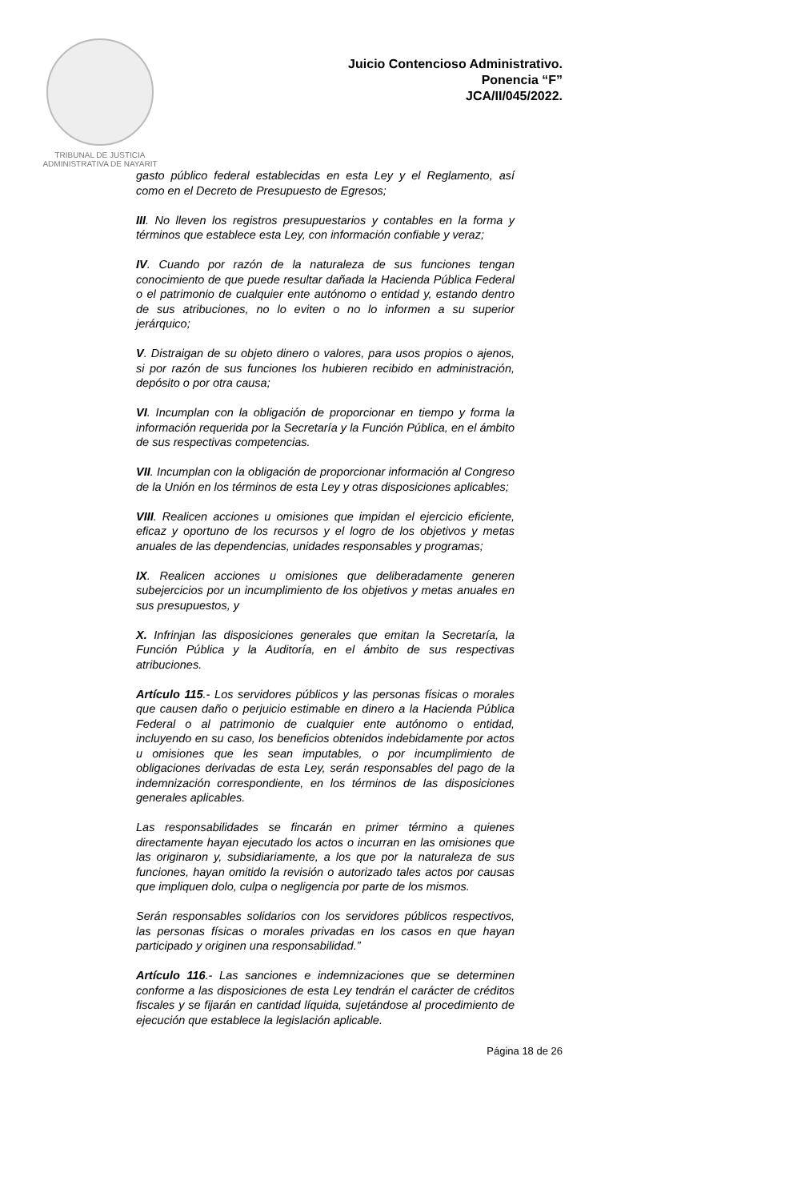TRIBUNAL DE JUSTICIA
ADMINISTRATIVA DE NAYARIT
Juicio Contencioso Administrativo.
Ponencia “F”
JCA/II/045/2022.
gasto público federal establecidas en esta Ley y el Reglamento, así como en el Decreto de Presupuesto de Egresos;
III. No lleven los registros presupuestarios y contables en la forma y términos que establece esta Ley, con información confiable y veraz;
IV. Cuando por razón de la naturaleza de sus funciones tengan conocimiento de que puede resultar dañada la Hacienda Pública Federal o el patrimonio de cualquier ente autónomo o entidad y, estando dentro de sus atribuciones, no lo eviten o no lo informen a su superior jerárquico;
V. Distraigan de su objeto dinero o valores, para usos propios o ajenos, si por razón de sus funciones los hubieren recibido en administración, depósito o por otra causa;
VI. Incumplan con la obligación de proporcionar en tiempo y forma la información requerida por la Secretaría y la Función Pública, en el ámbito de sus respectivas competencias.
VII. Incumplan con la obligación de proporcionar información al Congreso de la Unión en los términos de esta Ley y otras disposiciones aplicables;
VIII. Realicen acciones u omisiones que impidan el ejercicio eficiente, eficaz y oportuno de los recursos y el logro de los objetivos y metas anuales de las dependencias, unidades responsables y programas;
IX. Realicen acciones u omisiones que deliberadamente generen subejercicios por un incumplimiento de los objetivos y metas anuales en sus presupuestos, y
X. Infrinjan las disposiciones generales que emitan la Secretaría, la Función Pública y la Auditoría, en el ámbito de sus respectivas atribuciones.
Artículo 115.- Los servidores públicos y las personas físicas o morales que causen daño o perjuicio estimable en dinero a la Hacienda Pública Federal o al patrimonio de cualquier ente autónomo o entidad, incluyendo en su caso, los beneficios obtenidos indebidamente por actos u omisiones que les sean imputables, o por incumplimiento de obligaciones derivadas de esta Ley, serán responsables del pago de la indemnización correspondiente, en los términos de las disposiciones generales aplicables.
Las responsabilidades se fincarán en primer término a quienes directamente hayan ejecutado los actos o incurran en las omisiones que las originaron y, subsidiariamente, a los que por la naturaleza de sus funciones, hayan omitido la revisión o autorizado tales actos por causas que impliquen dolo, culpa o negligencia por parte de los mismos.
Serán responsables solidarios con los servidores públicos respectivos, las personas físicas o morales privadas en los casos en que hayan participado y originen una responsabilidad.”
Artículo 116.- Las sanciones e indemnizaciones que se determinen conforme a las disposiciones de esta Ley tendrán el carácter de créditos fiscales y se fijarán en cantidad líquida, sujetándose al procedimiento de ejecución que establece la legislación aplicable.
Página 18 de 26